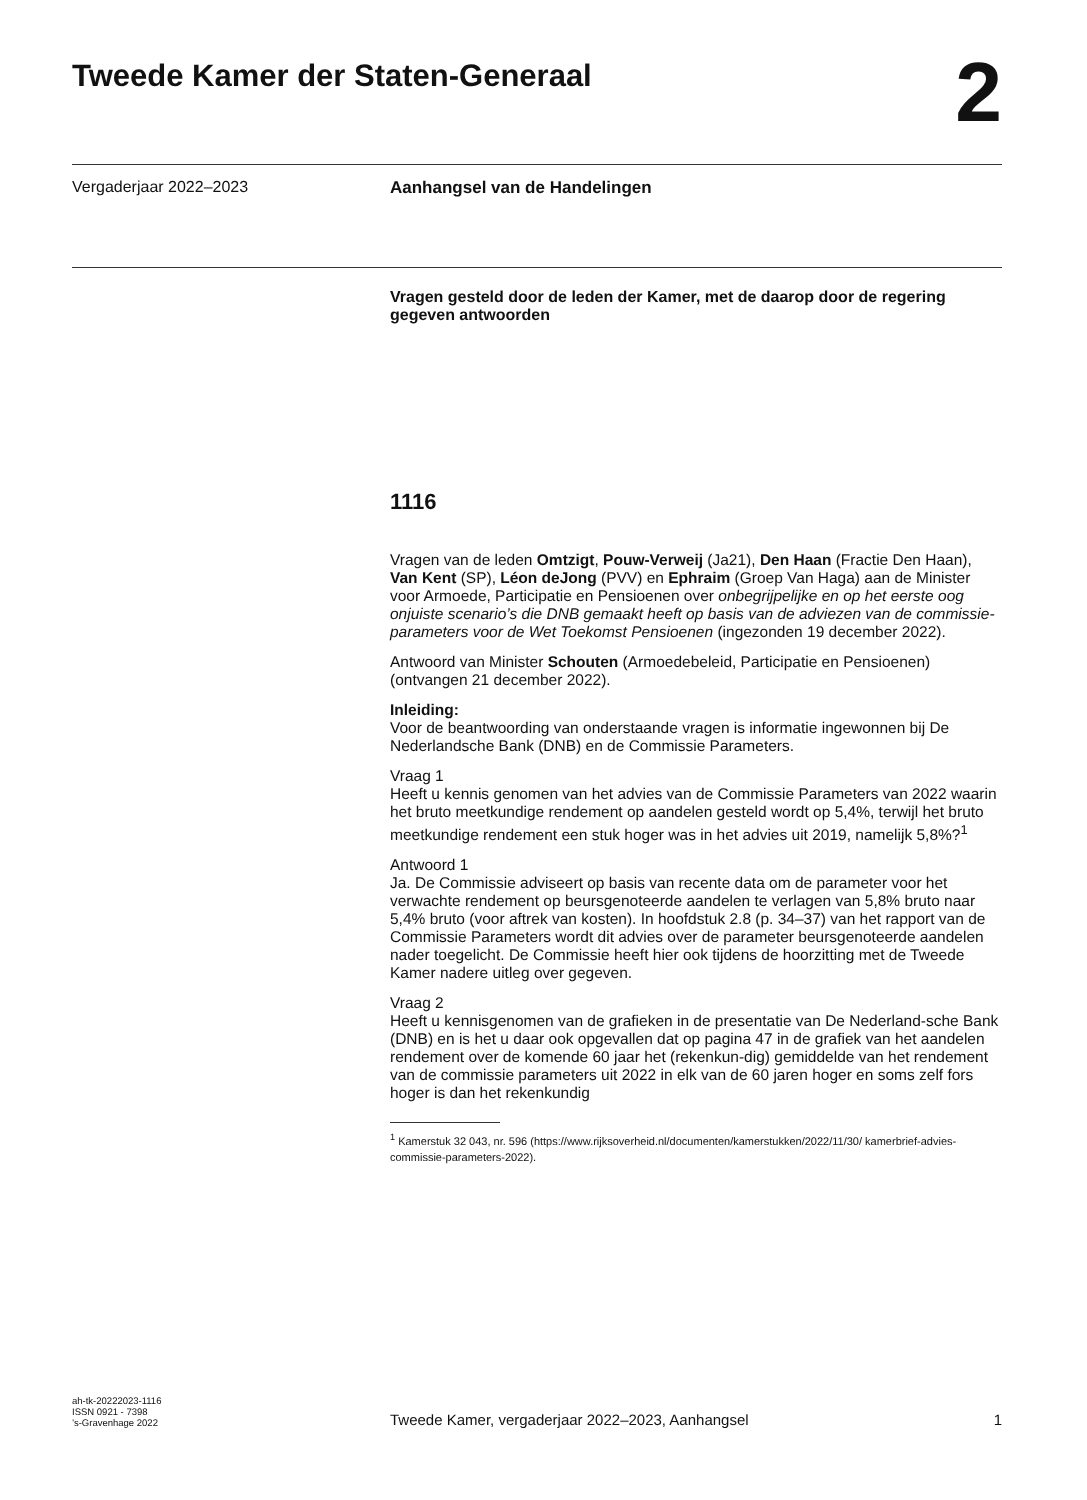Tweede Kamer der Staten-Generaal
2
Vergaderjaar 2022–2023 Aanhangsel van de Handelingen
Vragen gesteld door de leden der Kamer, met de daarop door de regering gegeven antwoorden
1116
Vragen van de leden Omtzigt, Pouw-Verweij (Ja21), Den Haan (Fractie Den Haan), Van Kent (SP), Léon deJong (PVV) en Ephraim (Groep Van Haga) aan de Minister voor Armoede, Participatie en Pensioenen over onbegrijpelijke en op het eerste oog onjuiste scenario’s die DNB gemaakt heeft op basis van de adviezen van de commissie-parameters voor de Wet Toekomst Pensioenen (ingezonden 19 december 2022).
Antwoord van Minister Schouten (Armoedebeleid, Participatie en Pensioenen) (ontvangen 21 december 2022).
Inleiding:
Voor de beantwoording van onderstaande vragen is informatie ingewonnen bij De Nederlandsche Bank (DNB) en de Commissie Parameters.
Vraag 1
Heeft u kennis genomen van het advies van de Commissie Parameters van 2022 waarin het bruto meetkundige rendement op aandelen gesteld wordt op 5,4%, terwijl het bruto meetkundige rendement een stuk hoger was in het advies uit 2019, namelijk 5,8%?<sup>1</sup>
Antwoord 1
Ja. De Commissie adviseert op basis van recente data om de parameter voor het verwachte rendement op beursgenoteerde aandelen te verlagen van 5,8% bruto naar 5,4% bruto (voor aftrek van kosten). In hoofdstuk 2.8 (p. 34–37) van het rapport van de Commissie Parameters wordt dit advies over de parameter beursgenoteerde aandelen nader toegelicht. De Commissie heeft hier ook tijdens de hoorzitting met de Tweede Kamer nadere uitleg over gegeven.
Vraag 2
Heeft u kennisgenomen van de grafieken in de presentatie van De Nederland-sche Bank (DNB) en is het u daar ook opgevallen dat op pagina 47 in de grafiek van het aandelen rendement over de komende 60 jaar het (rekenkun-dig) gemiddelde van het rendement van de commissie parameters uit 2022 in elk van de 60 jaren hoger en soms zelf fors hoger is dan het rekenkundig
<sup>1</sup> Kamerstuk 32 043, nr. 596 (https://www.rijksoverheid.nl/documenten/kamerstukken/2022/11/30/ kamerbrief-advies-commissie-parameters-2022).
ah-tk-20222023-1116
ISSN 0921 - 7398
’s-Gravenhage 2022
Tweede Kamer, vergaderjaar 2022–2023, Aanhangsel
1